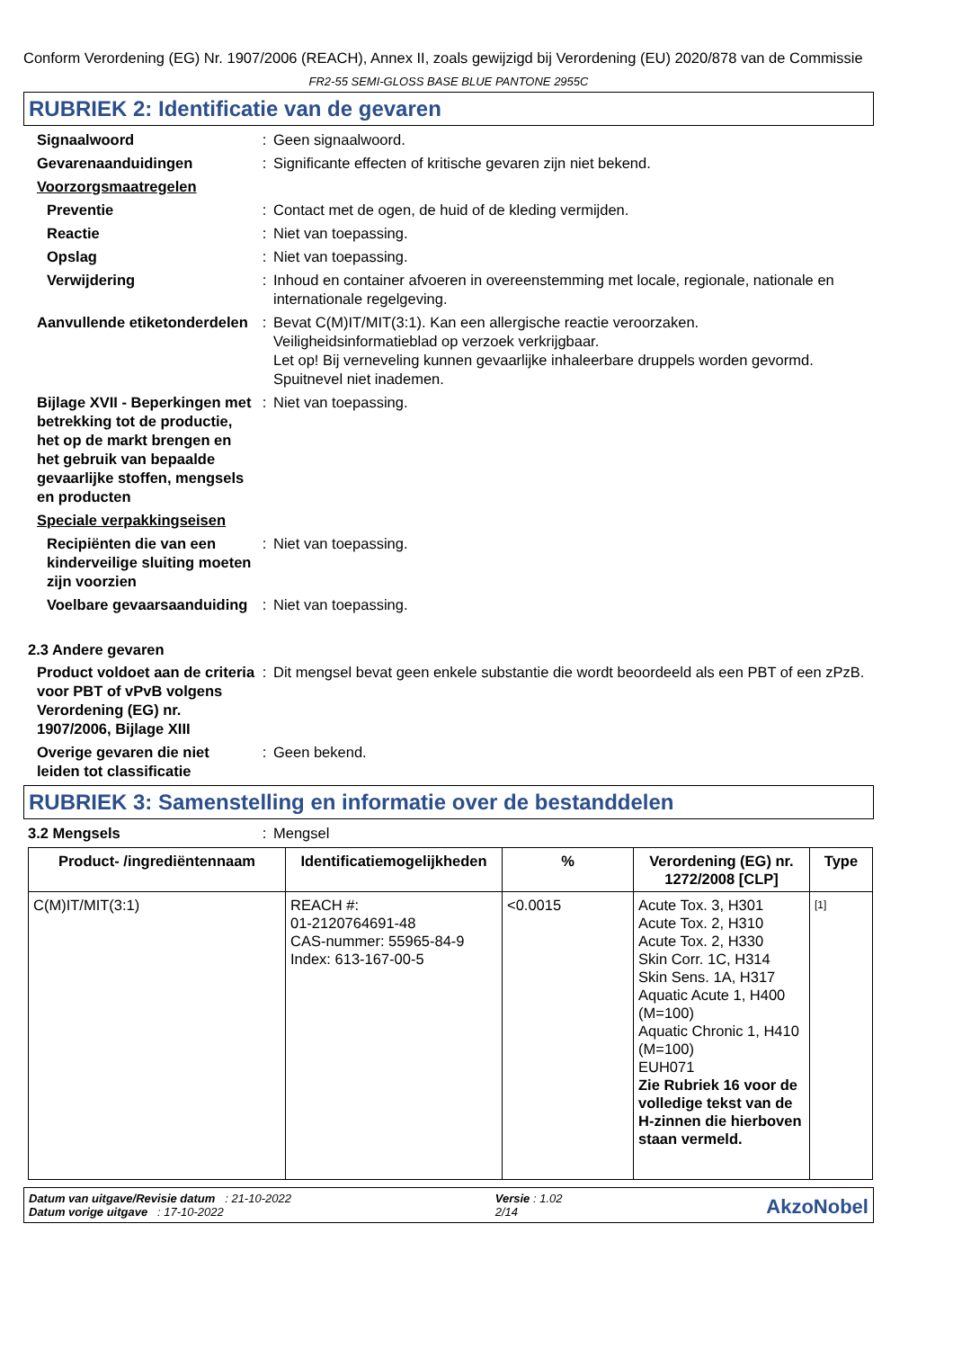Conform Verordening (EG) Nr. 1907/2006 (REACH), Annex II, zoals gewijzigd bij Verordening (EU) 2020/878 van de Commissie
FR2-55 SEMI-GLOSS BASE BLUE PANTONE 2955C
RUBRIEK 2: Identificatie van de gevaren
Signaalwoord : Geen signaalwoord.
Gevarenaanduidingen : Significante effecten of kritische gevaren zijn niet bekend.
Voorzorgsmaatregelen
Preventie : Contact met de ogen, de huid of de kleding vermijden.
Reactie : Niet van toepassing.
Opslag : Niet van toepassing.
Verwijdering : Inhoud en container afvoeren in overeenstemming met locale, regionale, nationale en internationale regelgeving.
Aanvullende etiketonderdelen
: Bevat C(M)IT/MIT(3:1). Kan een allergische reactie veroorzaken.
Veiligheidsinformatieblad op verzoek verkrijgbaar.
Let op! Bij verneveling kunnen gevaarlijke inhaleerbare druppels worden gevormd. Spuitnevel niet inademen.
Bijlage XVII - Beperkingen met betrekking tot de productie, het op de markt brengen en het gebruik van bepaalde gevaarlijke stoffen, mengsels en producten
: Niet van toepassing.
Speciale verpakkingseisen
Recipiënten die van een kinderveilige sluiting moeten zijn voorzien
: Niet van toepassing.
Voelbare gevaarsaanduiding
: Niet van toepassing.
2.3 Andere gevaren
Product voldoet aan de criteria voor PBT of vPvB volgens Verordening (EG) nr. 1907/2006, Bijlage XIII
: Dit mengsel bevat geen enkele substantie die wordt beoordeeld als een PBT of een zPzB.
Overige gevaren die niet leiden tot classificatie
: Geen bekend.
RUBRIEK 3: Samenstelling en informatie over de bestanddelen
3.2 Mengsels : Mengsel
| Product- /ingrediëntennaam | Identificatiemogelijkheden | % | Verordening (EG) nr. 1272/2008 [CLP] | Type |
| --- | --- | --- | --- | --- |
| C(M)IT/MIT(3:1) | REACH #: 01-2120764691-48 CAS-nummer: 55965-84-9 Index: 613-167-00-5 | <0.0015 | Acute Tox. 3, H301 Acute Tox. 2, H310 Acute Tox. 2, H330 Skin Corr. 1C, H314 Skin Sens. 1A, H317 Aquatic Acute 1, H400 (M=100) Aquatic Chronic 1, H410 (M=100) EUH071 Zie Rubriek 16 voor de volledige tekst van de H-zinnen die hierboven staan vermeld. | [1] |
Datum van uitgave/Revisie datum : 21-10-2022
Datum vorige uitgave : 17-10-2022
Versie : 1.02
2/14
AkzoNobel